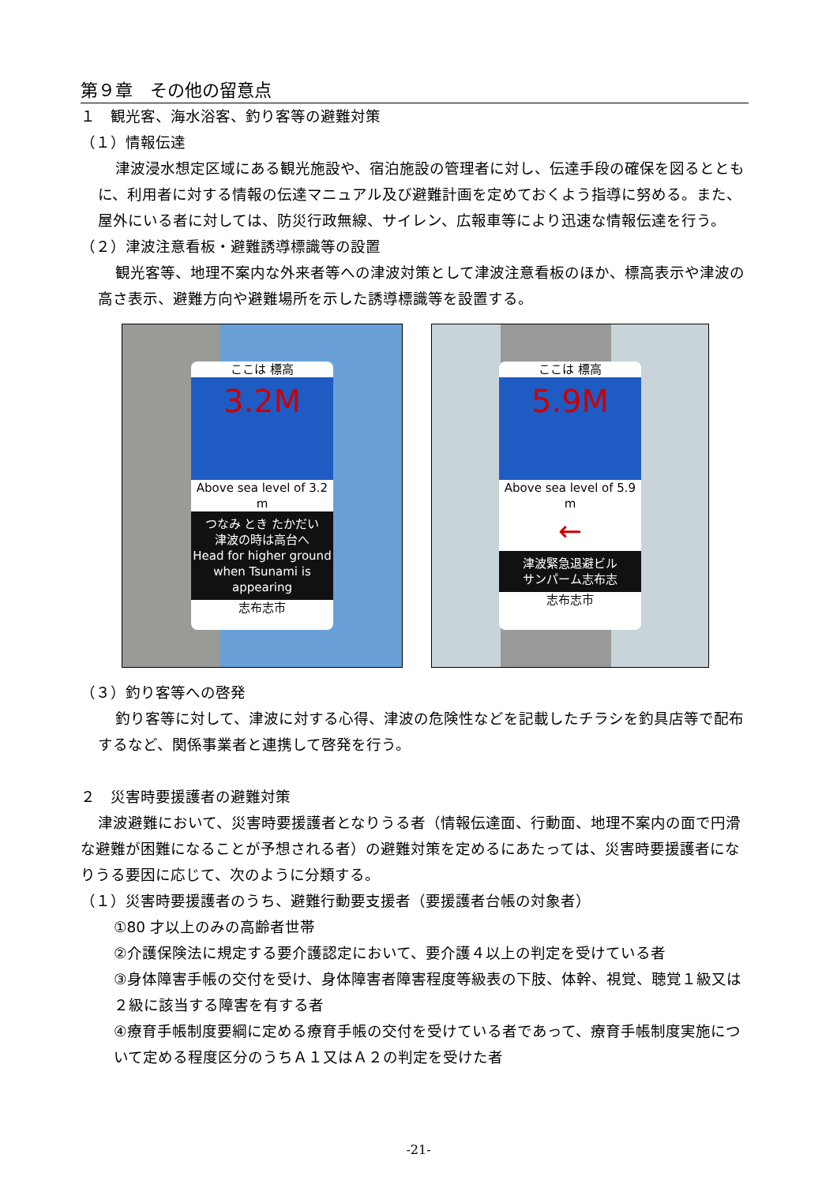第９章　その他の留意点
１　観光客、海水浴客、釣り客等の避難対策
（１）情報伝達
津波浸水想定区域にある観光施設や、宿泊施設の管理者に対し、伝達手段の確保を図るとともに、利用者に対する情報の伝達マニュアル及び避難計画を定めておくよう指導に努める。また、屋外にいる者に対しては、防災行政無線、サイレン、広報車等により迅速な情報伝達を行う。
（２）津波注意看板・避難誘導標識等の設置
観光客等、地理不案内な外来者等への津波対策として津波注意看板のほか、標高表示や津波の高さ表示、避難方向や避難場所を示した誘導標識等を設置する。
ここは 標高
3.2M
Above sea level of 3.2 m
つなみ とき たかだい
津波の時は高台へ
Head for higher ground when Tsunami is appearing
志布志市
ここは 標高
5.9M
Above sea level of 5.9 m
←
津波緊急退避ビル
サンパーム志布志
志布志市
（３）釣り客等への啓発
釣り客等に対して、津波に対する心得、津波の危険性などを記載したチラシを釣具店等で配布するなど、関係事業者と連携して啓発を行う。
２　災害時要援護者の避難対策
津波避難において、災害時要援護者となりうる者（情報伝達面、行動面、地理不案内の面で円滑な避難が困難になることが予想される者）の避難対策を定めるにあたっては、災害時要援護者になりうる要因に応じて、次のように分類する。
（１）災害時要援護者のうち、避難行動要支援者（要援護者台帳の対象者）
①80 才以上のみの高齢者世帯
②介護保険法に規定する要介護認定において、要介護４以上の判定を受けている者
③身体障害手帳の交付を受け、身体障害者障害程度等級表の下肢、体幹、視覚、聴覚１級又は２級に該当する障害を有する者
④療育手帳制度要綱に定める療育手帳の交付を受けている者であって、療育手帳制度実施について定める程度区分のうちＡ１又はＡ２の判定を受けた者
-21-